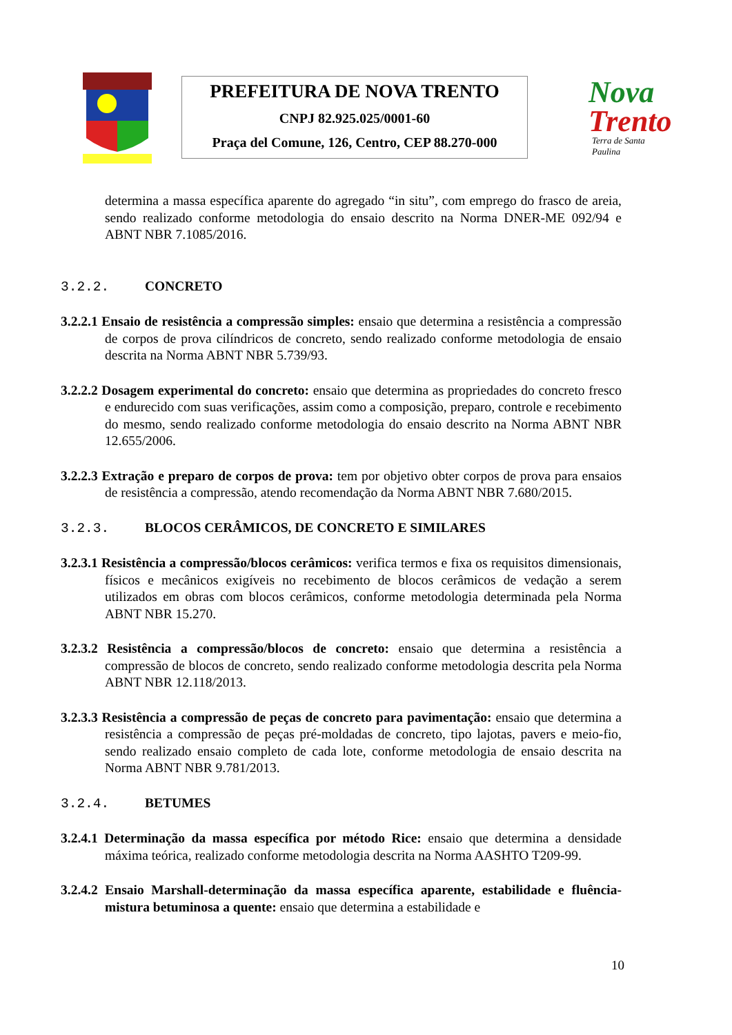PREFEITURA DE NOVA TRENTO
CNPJ 82.925.025/0001-60
Praça del Comune, 126, Centro, CEP 88.270-000
Nova
Trento
Terra de Santa Paulina
determina a massa específica aparente do agregado “in situ”, com emprego do frasco de areia, sendo realizado conforme metodologia do ensaio descrito na Norma DNER-ME 092/94 e ABNT NBR 7.1085/2016.
3.2.2. CONCRETO
3.2.2.1 Ensaio de resistência a compressão simples: ensaio que determina a resistência a compressão de corpos de prova cilíndricos de concreto, sendo realizado conforme metodologia de ensaio descrita na Norma ABNT NBR 5.739/93.
3.2.2.2 Dosagem experimental do concreto: ensaio que determina as propriedades do concreto fresco e endurecido com suas verificações, assim como a composição, preparo, controle e recebimento do mesmo, sendo realizado conforme metodologia do ensaio descrito na Norma ABNT NBR 12.655/2006.
3.2.2.3 Extração e preparo de corpos de prova: tem por objetivo obter corpos de prova para ensaios de resistência a compressão, atendo recomendação da Norma ABNT NBR 7.680/2015.
3.2.3. BLOCOS CERÂMICOS, DE CONCRETO E SIMILARES
3.2.3.1 Resistência a compressão/blocos cerâmicos: verifica termos e fixa os requisitos dimensionais, físicos e mecânicos exigíveis no recebimento de blocos cerâmicos de vedação a serem utilizados em obras com blocos cerâmicos, conforme metodologia determinada pela Norma ABNT NBR 15.270.
3.2.3.2 Resistência a compressão/blocos de concreto: ensaio que determina a resistência a compressão de blocos de concreto, sendo realizado conforme metodologia descrita pela Norma ABNT NBR 12.118/2013.
3.2.3.3 Resistência a compressão de peças de concreto para pavimentação: ensaio que determina a resistência a compressão de peças pré-moldadas de concreto, tipo lajotas, pavers e meio-fio, sendo realizado ensaio completo de cada lote, conforme metodologia de ensaio descrita na Norma ABNT NBR 9.781/2013.
3.2.4. BETUMES
3.2.4.1 Determinação da massa específica por método Rice: ensaio que determina a densidade máxima teórica, realizado conforme metodologia descrita na Norma AASHTO T209-99.
3.2.4.2 Ensaio Marshall-determinação da massa específica aparente, estabilidade e fluência-mistura betuminosa a quente: ensaio que determina a estabilidade e
10